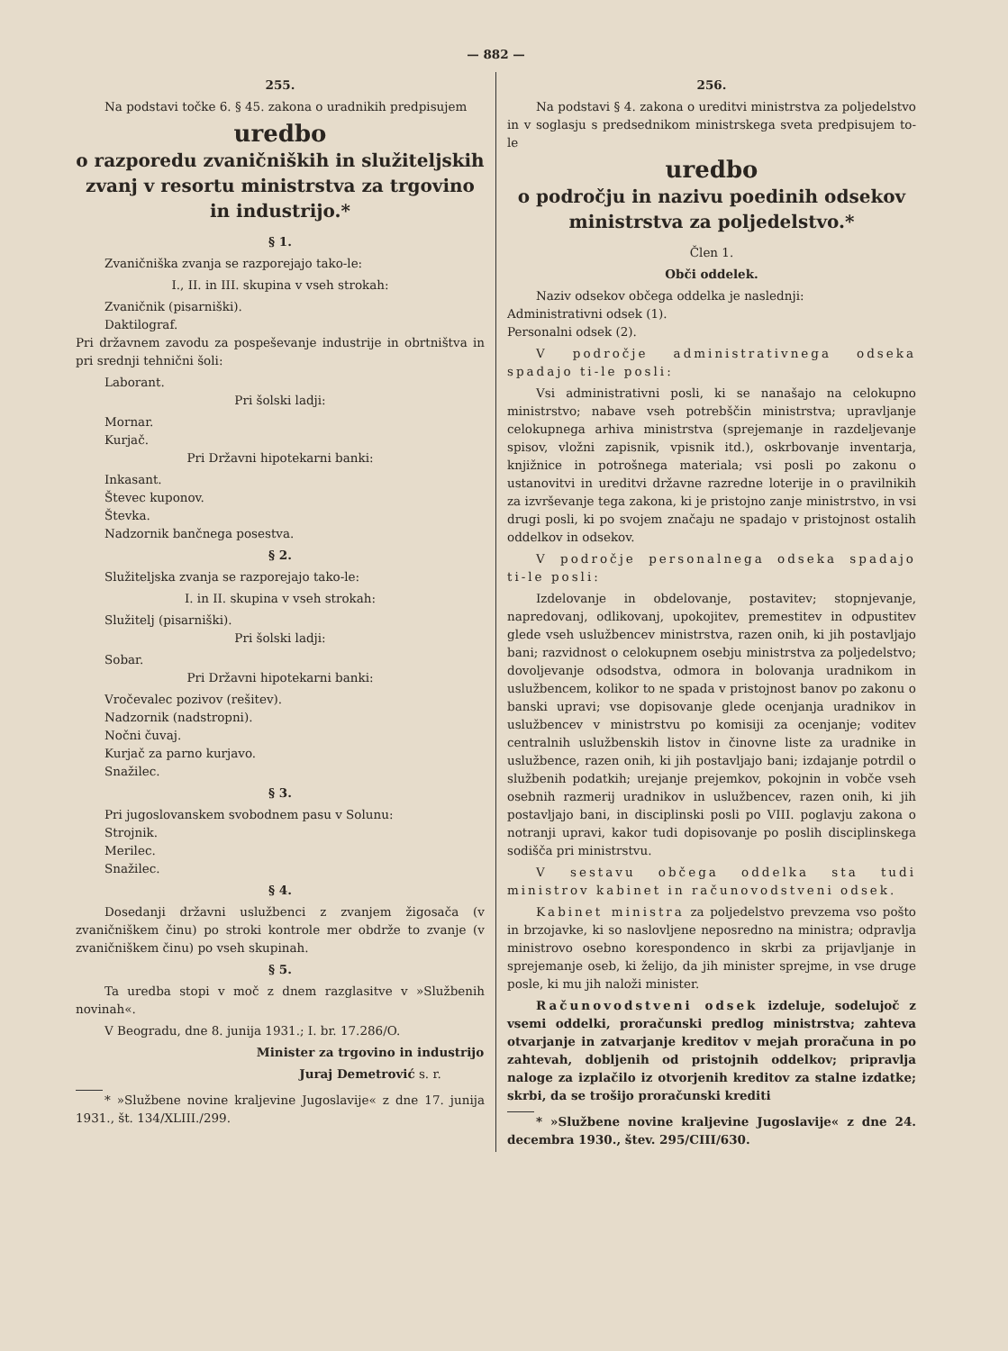— 882 —
255.
Na podstavi točke 6. § 45. zakona o uradnikih predpisujem
uredbo
o razporedu zvaničniških in služiteljskih zvanj v resortu ministrstva za trgovino in industrijo.*
§ 1.
Zvaničniška zvanja se razporejajo tako-le:
I., II. in III. skupina v vseh strokah:
Zvaničnik (pisarniški).
Daktilograf.
Pri državnem zavodu za pospeševanje industrije in obrtništva in pri srednji tehnični šoli:
Laborant.
Pri šolski ladji:
Mornar.
Kurjač.
Pri Državni hipotekarni banki:
Inkasant.
Števec kuponov.
Števka.
Nadzornik bančnega posestva.
§ 2.
Služiteljska zvanja se razporejajo tako-le:
I. in II. skupina v vseh strokah:
Služitelj (pisarniški).
Pri šolski ladji:
Sobar.
Pri Državni hipotekarni banki:
Vročevalec pozivov (rešitev).
Nadzornik (nadstropni).
Nočni čuvaj.
Kurjač za parno kurjavo.
Snažilec.
§ 3.
Pri jugoslovanskem svobodnem pasu v Solunu:
Strojnik.
Merilec.
Snažilec.
§ 4.
Dosedanji državni uslužbenci z zvanjem žigosača (v zvaničniškem činu) po stroki kontrole mer obdrže to zvanje (v zvaničniškem činu) po vseh skupinah.
§ 5.
Ta uredba stopi v moč z dnem razglasitve v »Službenih novinah«.
V Beogradu, dne 8. junija 1931.; I. br. 17.286/O.
Minister za trgovino in industrijo
Juraj Demetrović s. r.
* »Službene novine kraljevine Jugoslavije« z dne 17. junija 1931., št. 134/XLIII./299.
256.
Na podstavi § 4. zakona o ureditvi ministrstva za poljedelstvo in v soglasju s predsednikom ministrskega sveta predpisujem to-le
uredbo
o področju in nazivu poedinih odsekov ministrstva za poljedelstvo.*
Člen 1.
Obči oddelek.
Naziv odsekov občega oddelka je naslednji:
Administrativni odsek (1).
Personalni odsek (2).
V področje administrativnega odseka spadajo ti-le posli:
Vsi administrativni posli, ki se nanašajo na celokupno ministrstvo; nabave vseh potrebščin ministrstva; upravljanje celokupnega arhiva ministrstva (sprejemanje in razdeljevanje spisov, vložni zapisnik, vpisnik itd.), oskrbovanje inventarja, knjižnice in potrošnega materiala; vsi posli po zakonu o ustanovitvi in ureditvi državne razredne loterije in o pravilnikih za izvrševanje tega zakona, ki je pristojno zanje ministrstvo, in vsi drugi posli, ki po svojem značaju ne spadajo v pristojnost ostalih oddelkov in odsekov.
V področje personalnega odseka spadajo ti-le posli:
Izdelovanje in obdelovanje, postavitev; stopnjevanje, napredovanj, odlikovanj, upokojitev, premestitev in odpustitev glede vseh uslužbencev ministrstva, razen onih, ki jih postavljajo bani; razvidnost o celokupnem osebju ministrstva za poljedelstvo; dovoljevanje odsodstva, odmora in bolovanja uradnikom in uslužbencem, kolikor to ne spada v pristojnost banov po zakonu o banski upravi; vse dopisovanje glede ocenjanja uradnikov in uslužbencev v ministrstvu po komisiji za ocenjanje; voditev centralnih uslužbenskih listov in činovne liste za uradnike in uslužbence, razen onih, ki jih postavljajo bani; izdajanje potrdil o službenih podatkih; urejanje prejemkov, pokojnin in vobče vseh osebnih razmerij uradnikov in uslužbencev, razen onih, ki jih postavljajo bani, in disciplinski posli po VIII. poglavju zakona o notranji upravi, kakor tudi dopisovanje po poslih disciplinskega sodišča pri ministrstvu.
V sestavu občega oddelka sta tudi ministrov kabinet in računovodstveni odsek.
Kabinet ministra za poljedelstvo prevzema vso pošto in brzojavke, ki so naslovljene neposredno na ministra; odpravlja ministrovo osebno korespondenco in skrbi za prijavljanje in sprejemanje oseb, ki želijo, da jih minister sprejme, in vse druge posle, ki mu jih naloži minister.
Računovodstveni odsek izdeluje, sodelujoč z vsemi oddelki, proračunski predlog ministrstva; zahteva otvarjanje in zatvarjanje kreditov v mejah proračuna in po zahtevah, dobljenih od pristojnih oddelkov; pripravlja naloge za izplačilo iz otvorjenih kreditov za stalne izdatke; skrbi, da se trošijo proračunski krediti
* »Službene novine kraljevine Jugoslavije« z dne 24. decembra 1930., štev. 295/CIII/630.